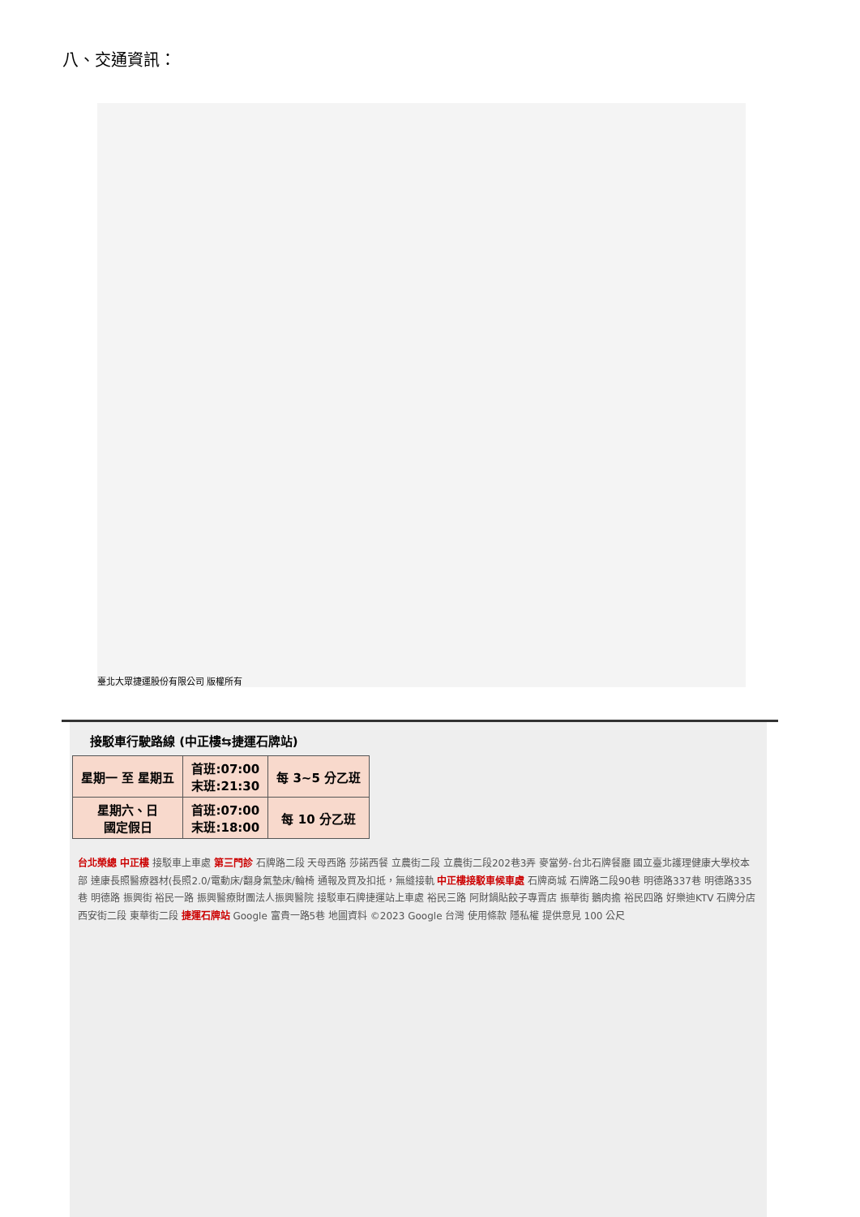八、交通資訊：
臺北大眾捷運股份有限公司 版權所有
接駁車行駛路線 (中正樓⇆捷運石牌站)
| 星期一 至 星期五 | 首班:07:00 末班:21:30 | 每 3~5 分乙班 |
| 星期六、日 國定假日 | 首班:07:00 末班:18:00 | 每 10 分乙班 |
台北榮總 中正樓 接駁車上車處 第三門診 石牌路二段 天母西路 莎諾西餐 立農街二段 立農街二段202巷3弄 麥當勞-台北石牌餐廳 國立臺北護理健康大學校本部 達康長照醫療器材(長照2.0/電動床/翻身氣墊床/輪椅 通報及買及扣抵，無縫接軌 中正樓接駁車候車處 石牌商城 石牌路二段90巷 明德路337巷 明德路335巷 明德路 振興街 裕民一路 振興醫療財團法人振興醫院 接駁車石牌捷運站上車處 裕民三路 阿財鍋貼餃子專賣店 振華街 鵝肉擔 裕民四路 好樂迪KTV 石牌分店 西安街二段 東華街二段 捷運石牌站 Google 富貴一路5巷 地圖資料 ©2023 Google 台灣 使用條款 隱私權 提供意見 100 公尺